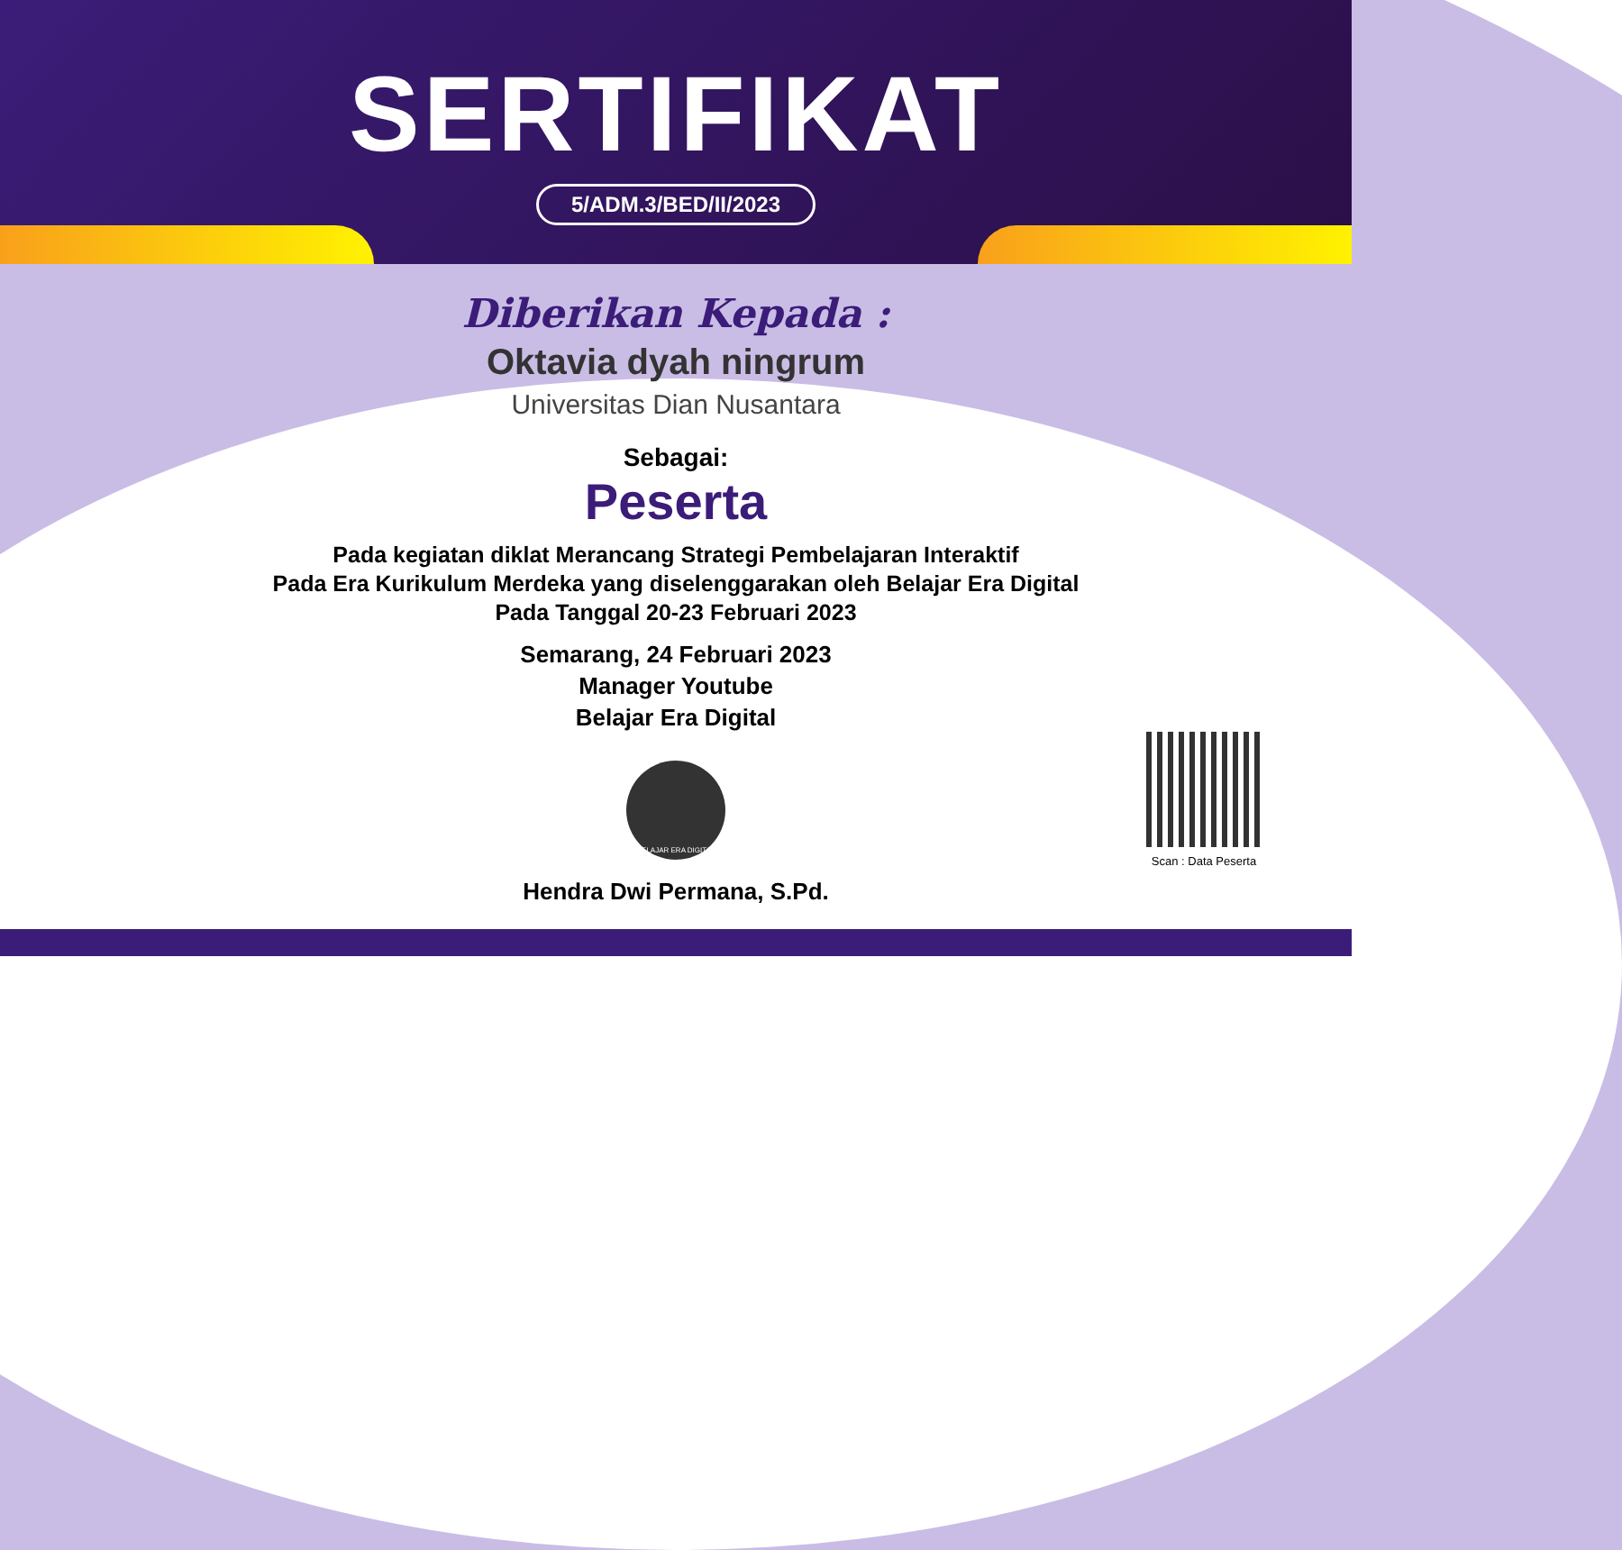SERTIFIKAT
5/ADM.3/BED/II/2023
Diberikan Kepada :
Oktavia dyah ningrum
Universitas Dian Nusantara
Sebagai:
Peserta
Pada kegiatan diklat Merancang Strategi Pembelajaran Interaktif
Pada Era Kurikulum Merdeka yang diselenggarakan oleh Belajar Era Digital
Pada Tanggal 20-23 Februari 2023
Semarang, 24 Februari 2023
Manager Youtube
Belajar Era Digital
BELAJAR ERA DIGITAL
Hendra Dwi Permana, S.Pd.
Scan : Data Peserta